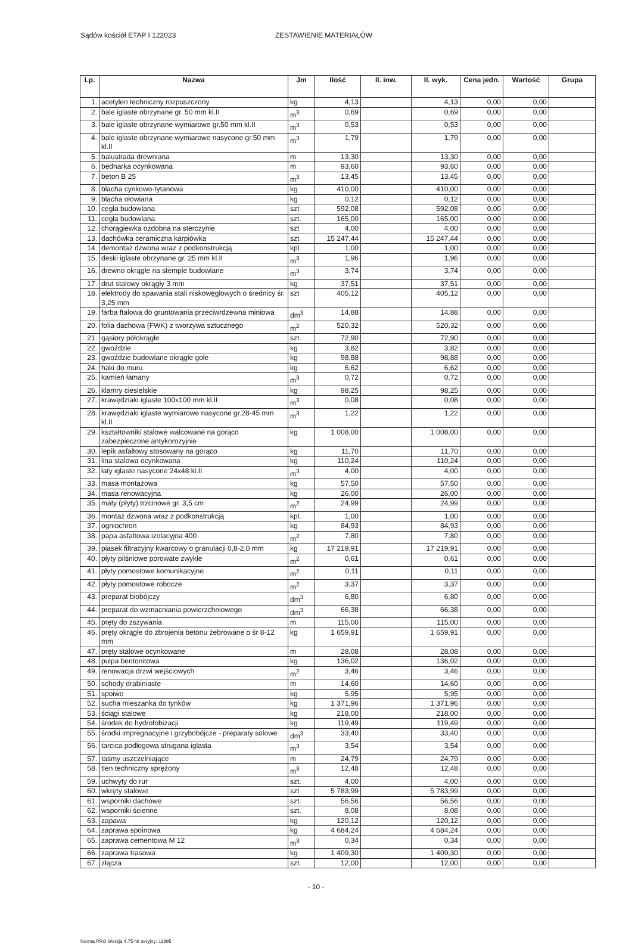Sądów kościół ETAP I 122023 ZESTAWIENIE MATERIAŁÓW
| Lp. | Nazwa | Jm | Ilość | Il. inw. | Il. wyk. | Cena jedn. | Wartość | Grupa |
| --- | --- | --- | --- | --- | --- | --- | --- | --- |
| 1. | acetylen techniczny rozpuszczony | kg | 4,13 | | 4,13 | 0,00 | 0,00 | |
| 2. | bale iglaste obrzynane gr. 50 mm kl.II | m<sup>3</sup> | 0,69 | | 0,69 | 0,00 | 0,00 | |
| 3. | bale iglaste obrzynane wymiarowe gr.50 mm kl.II | m<sup>3</sup> | 0,53 | | 0,53 | 0,00 | 0,00 | |
| 4. | bale iglaste obrzynane wymiarowe nasycone gr.50 mm kl.II | m<sup>3</sup> | 1,79 | | 1,79 | 0,00 | 0,00 | |
| 5. | balustrada drewniana | m | 13,30 | | 13,30 | 0,00 | 0,00 | |
| 6. | bednarka ocynkowana | m | 93,60 | | 93,60 | 0,00 | 0,00 | |
| 7. | beton B 25 | m<sup>3</sup> | 13,45 | | 13,45 | 0,00 | 0,00 | |
| 8. | blacha cynkowo-tytanowa | kg | 410,00 | | 410,00 | 0,00 | 0,00 | |
| 9. | blacha ołowiana | kg | 0,12 | | 0,12 | 0,00 | 0,00 | |
| 10. | cegła budowlana | szt | 592,08 | | 592,08 | 0,00 | 0,00 | |
| 11. | cegła budowlana | szt. | 165,00 | | 165,00 | 0,00 | 0,00 | |
| 12. | chorągiewka ozdobna na sterczynie | szt | 4,00 | | 4,00 | 0,00 | 0,00 | |
| 13. | dachówka ceramiczna karpiówka | szt | 15 247,44 | | 15 247,44 | 0,00 | 0,00 | |
| 14. | demontaż dzwona wraz z podkonstrukcją | kpl | 1,00 | | 1,00 | 0,00 | 0,00 | |
| 15. | deski iglaste obrzynane gr. 25 mm kl.II | m<sup>3</sup> | 1,96 | | 1,96 | 0,00 | 0,00 | |
| 16. | drewno okrągłe na stemple budowlane | m<sup>3</sup> | 3,74 | | 3,74 | 0,00 | 0,00 | |
| 17. | drut stalowy okrągły 3 mm | kg | 37,51 | | 37,51 | 0,00 | 0,00 | |
| 18. | elektrody do spawania stali niskowęglowych o średnicy śr. 3,25 mm | szt | 405,12 | | 405,12 | 0,00 | 0,00 | |
| 19. | farba ftalowa do gruntowania przeciwrdzewna miniowa | dm<sup>3</sup> | 14,88 | | 14,88 | 0,00 | 0,00 | |
| 20. | folia dachowa (FWK) z tworzywa sztucznego | m<sup>2</sup> | 520,32 | | 520,32 | 0,00 | 0,00 | |
| 21. | gąsiory półokrągłe | szt. | 72,90 | | 72,90 | 0,00 | 0,00 | |
| 22. | gwoździe | kg | 3,82 | | 3,82 | 0,00 | 0,00 | |
| 23. | gwoździe budowlane okrągłe gołe | kg | 98,88 | | 98,88 | 0,00 | 0,00 | |
| 24. | haki do muru | kg | 6,62 | | 6,62 | 0,00 | 0,00 | |
| 25. | kamień łamany | m<sup>3</sup> | 0,72 | | 0,72 | 0,00 | 0,00 | |
| 26. | klamry ciesielskie | kg | 98,25 | | 98,25 | 0,00 | 0,00 | |
| 27. | krawędziaki iglaste 100x100 mm kl.II | m<sup>3</sup> | 0,08 | | 0,08 | 0,00 | 0,00 | |
| 28. | krawędziaki iglaste wymiarowe nasycone gr.28-45 mm kl.II | m<sup>3</sup> | 1,22 | | 1,22 | 0,00 | 0,00 | |
| 29. | kształtowniki stalowe walcowane na gorąco zabezpieczone antykorozyjnie | kg | 1 008,00 | | 1 008,00 | 0,00 | 0,00 | |
| 30. | lepik asfaltowy stosowany na gorąco | kg | 11,70 | | 11,70 | 0,00 | 0,00 | |
| 31. | lina stalowa ocynkowana | kg | 110,24 | | 110,24 | 0,00 | 0,00 | |
| 32. | łaty iglaste nasycone 24x48 kl.II | m<sup>3</sup> | 4,00 | | 4,00 | 0,00 | 0,00 | |
| 33. | masa montażowa | kg | 57,50 | | 57,50 | 0,00 | 0,00 | |
| 34. | masa renowacyjna | kg | 26,00 | | 26,00 | 0,00 | 0,00 | |
| 35. | maty (płyty) trzcinowe gr. 3,5 cm | m<sup>2</sup> | 24,99 | | 24,99 | 0,00 | 0,00 | |
| 36. | montaż dzwona wraz z podkonstrukcją | kpl. | 1,00 | | 1,00 | 0,00 | 0,00 | |
| 37. | ogniochron | kg | 84,93 | | 84,93 | 0,00 | 0,00 | |
| 38. | papa asfaltowa izolacyjna 400 | m<sup>2</sup> | 7,80 | | 7,80 | 0,00 | 0,00 | |
| 39. | piasek filtracyjny kwarcowy o granulacji 0,8-2,0 mm | kg | 17 219,91 | | 17 219,91 | 0,00 | 0,00 | |
| 40. | płyty pilśniowe porowate zwykłe | m<sup>2</sup> | 0,61 | | 0,61 | 0,00 | 0,00 | |
| 41. | płyty pomostowe komunikacyjne | m<sup>2</sup> | 0,11 | | 0,11 | 0,00 | 0,00 | |
| 42. | płyty pomostowe robocze | m<sup>2</sup> | 3,37 | | 3,37 | 0,00 | 0,00 | |
| 43. | preparat biobójczy | dm<sup>3</sup> | 6,80 | | 6,80 | 0,00 | 0,00 | |
| 44. | preparat do wzmacniania powierzchniowego | dm<sup>3</sup> | 66,38 | | 66,38 | 0,00 | 0,00 | |
| 45. | pręty do zszywania | m | 115,00 | | 115,00 | 0,00 | 0,00 | |
| 46. | pręty okrągłe do zbrojenia betonu żebrowane o śr 8-12 mm | kg | 1 659,91 | | 1 659,91 | 0,00 | 0,00 | |
| 47. | pręty stalowe ocynkowane | m | 28,08 | | 28,08 | 0,00 | 0,00 | |
| 48. | pulpa bentonitowa | kg | 136,02 | | 136,02 | 0,00 | 0,00 | |
| 49. | renowacja drzwi wejściowych | m<sup>2</sup> | 3,46 | | 3,46 | 0,00 | 0,00 | |
| 50. | schody drabiniaste | m | 14,60 | | 14,60 | 0,00 | 0,00 | |
| 51. | spoiwo | kg | 5,95 | | 5,95 | 0,00 | 0,00 | |
| 52. | sucha mieszanka do tynków | kg | 1 371,96 | | 1 371,96 | 0,00 | 0,00 | |
| 53. | ściągi stalowe | kg | 218,00 | | 218,00 | 0,00 | 0,00 | |
| 54. | środek do hydrofobizacji | kg | 119,49 | | 119,49 | 0,00 | 0,00 | |
| 55. | środki impregnacyjne i grzybobójcze - preparaty solowe | dm<sup>3</sup> | 33,40 | | 33,40 | 0,00 | 0,00 | |
| 56. | tarcica podłogowa strugana iglasta | m<sup>3</sup> | 3,54 | | 3,54 | 0,00 | 0,00 | |
| 57. | taśmy uszczelniające | m | 24,79 | | 24,79 | 0,00 | 0,00 | |
| 58. | tlen techniczny sprężony | m<sup>3</sup> | 12,48 | | 12,48 | 0,00 | 0,00 | |
| 59. | uchwyty do rur | szt. | 4,00 | | 4,00 | 0,00 | 0,00 | |
| 60. | wkręty stalowe | szt | 5 783,99 | | 5 783,99 | 0,00 | 0,00 | |
| 61. | wsporniki dachowe | szt. | 56,56 | | 56,56 | 0,00 | 0,00 | |
| 62. | wsporniki ścienne | szt. | 8,08 | | 8,08 | 0,00 | 0,00 | |
| 63. | zapawa | kg | 120,12 | | 120,12 | 0,00 | 0,00 | |
| 64. | zaprawa spoinowa | kg | 4 684,24 | | 4 684,24 | 0,00 | 0,00 | |
| 65. | zaprawa cementowa M 12 | m<sup>3</sup> | 0,34 | | 0,34 | 0,00 | 0,00 | |
| 66. | zaprawa trasowa | kg | 1 409,30 | | 1 409,30 | 0,00 | 0,00 | |
| 67. | złącza | szt. | 12,00 | | 12,00 | 0,00 | 0,00 | |
- 10 -
Norma PRO Wersja 4.75 Nr seryjny: 11995